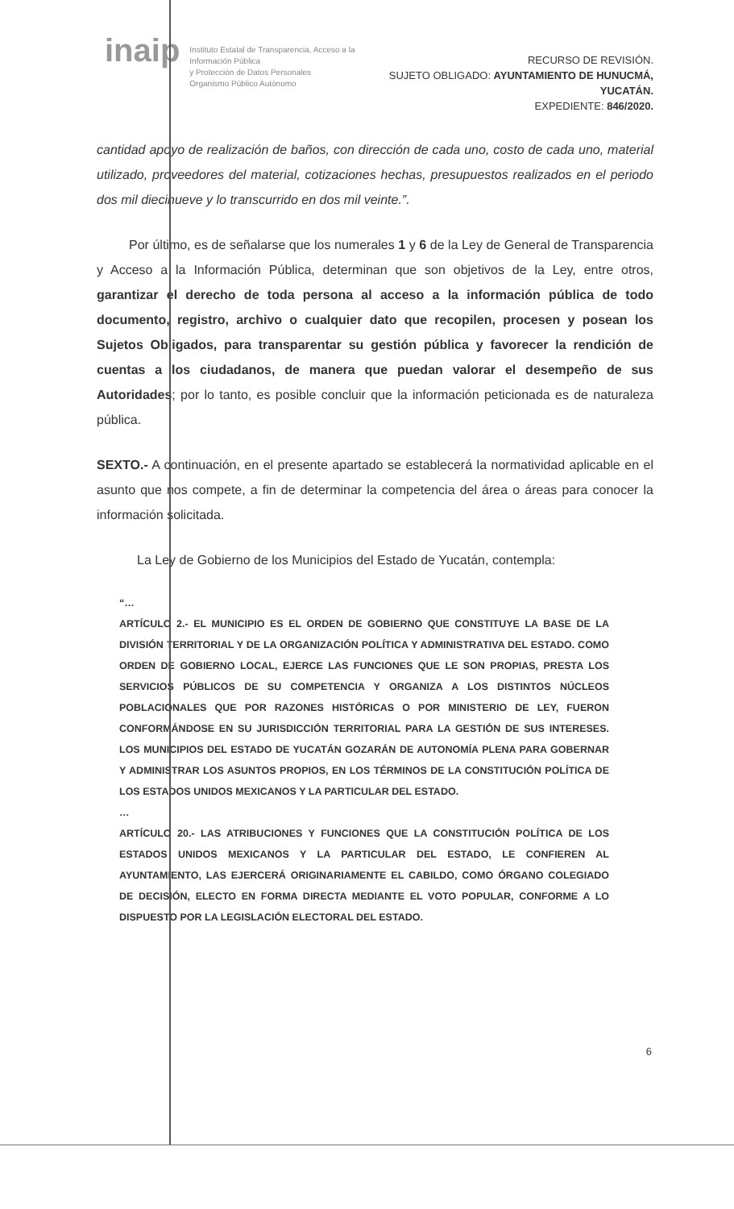inaip
Instituto Estatal de Transparencia, Acceso a la Información Pública
y Protección de Datos Personales
Organismo Público Autónomo
RECURSO DE REVISIÓN.
SUJETO OBLIGADO: AYUNTAMIENTO DE HUNUCMÁ, YUCATÁN.
EXPEDIENTE: 846/2020.
cantidad apoyo de realización de baños, con dirección de cada uno, costo de cada uno, material utilizado, proveedores del material, cotizaciones hechas, presupuestos realizados en el periodo dos mil diecinueve y lo transcurrido en dos mil veinte.”.
Por último, es de señalarse que los numerales 1 y 6 de la Ley de General de Transparencia y Acceso a la Información Pública, determinan que son objetivos de la Ley, entre otros, garantizar el derecho de toda persona al acceso a la información pública de todo documento, registro, archivo o cualquier dato que recopilen, procesen y posean los Sujetos Obligados, para transparentar su gestión pública y favorecer la rendición de cuentas a los ciudadanos, de manera que puedan valorar el desempeño de sus Autoridades; por lo tanto, es posible concluir que la información peticionada es de naturaleza pública.
SEXTO.- A continuación, en el presente apartado se establecerá la normatividad aplicable en el asunto que nos compete, a fin de determinar la competencia del área o áreas para conocer la información solicitada.
La Ley de Gobierno de los Municipios del Estado de Yucatán, contempla:
“…
ARTÍCULO 2.- EL MUNICIPIO ES EL ORDEN DE GOBIERNO QUE CONSTITUYE LA BASE DE LA DIVISIÓN TERRITORIAL Y DE LA ORGANIZACIÓN POLÍTICA Y ADMINISTRATIVA DEL ESTADO. COMO ORDEN DE GOBIERNO LOCAL, EJERCE LAS FUNCIONES QUE LE SON PROPIAS, PRESTA LOS SERVICIOS PÚBLICOS DE SU COMPETENCIA Y ORGANIZA A LOS DISTINTOS NÚCLEOS POBLACIONALES QUE POR RAZONES HISTÓRICAS O POR MINISTERIO DE LEY, FUERON CONFORMÁNDOSE EN SU JURISDICCIÓN TERRITORIAL PARA LA GESTIÓN DE SUS INTERESES. LOS MUNICIPIOS DEL ESTADO DE YUCATÁN GOZARÁN DE AUTONOMÍA PLENA PARA GOBERNAR Y ADMINISTRAR LOS ASUNTOS PROPIOS, EN LOS TÉRMINOS DE LA CONSTITUCIÓN POLÍTICA DE LOS ESTADOS UNIDOS MEXICANOS Y LA PARTICULAR DEL ESTADO.
…
ARTÍCULO 20.- LAS ATRIBUCIONES Y FUNCIONES QUE LA CONSTITUCIÓN POLÍTICA DE LOS ESTADOS UNIDOS MEXICANOS Y LA PARTICULAR DEL ESTADO, LE CONFIEREN AL AYUNTAMIENTO, LAS EJERCERÁ ORIGINARIAMENTE EL CABILDO, COMO ÓRGANO COLEGIADO DE DECISIÓN, ELECTO EN FORMA DIRECTA MEDIANTE EL VOTO POPULAR, CONFORME A LO DISPUESTO POR LA LEGISLACIÓN ELECTORAL DEL ESTADO.
6